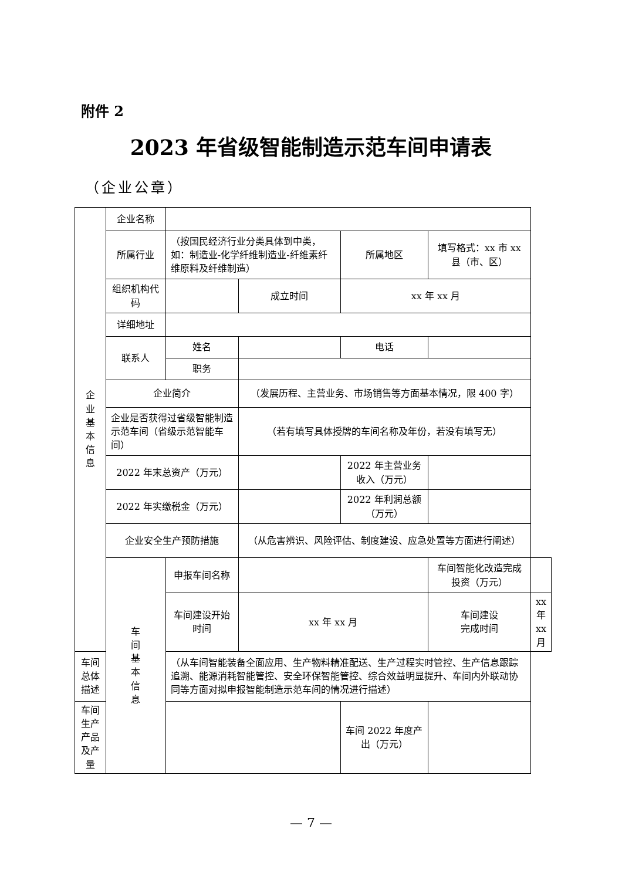附件 2
2023 年省级智能制造示范车间申请表
（企业公章）
| 企 业 基 本 信 息 | 企业名称 | | | | | |
| | 所属行业 | （按国民经济行业分类具体到中类，如：制造业-化学纤维制造业-纤维素纤维原料及纤维制造） | | 所属地区 | 填写格式：xx 市 xx 县（市、区） | |
| | 组织机构代码 | | 成立时间 | xx 年 xx 月 | | |
| | 详细地址 | | | | | |
| | 联系人 | 姓名 | | 电话 | | |
| | | 职务 | | | | |
| | 企业简介 | | （发展历程、主营业务、市场销售等方面基本情况，限 400 字） | | | |
| | 企业是否获得过省级智能制造示范车间（省级示范智能车间） | | （若有填写具体授牌的车间名称及年份，若没有填写无） | | | |
| | 2022 年末总资产（万元） | | | 2022 年主营业务收入（万元） | | |
| | 2022 年实缴税金（万元） | | | 2022 年利润总额（万元） | | |
| | 企业安全生产预防措施 | | （从危害辨识、风险评估、制度建设、应急处置等方面进行阐述） | | | |
| | 车 间 基 本 信 息 | 申报车间名称 | | | 车间智能化改造完成投资（万元） | |
| | | 车间建设开始时间 | xx 年 xx 月 | | 车间建设 完成时间 | xx 年 xx 月 |
| 车间总体描述 | | （从车间智能装备全面应用、生产物料精准配送、生产过程实时管控、生产信息跟踪追溯、能源消耗智能管控、安全环保智能管控、综合效益明显提升、车间内外联动协同等方面对拟申报智能制造示范车间的情况进行描述） | | | | |
| 车间生产产品及产量 | | | | 车间 2022 年度产出（万元） | | |
— 7 —